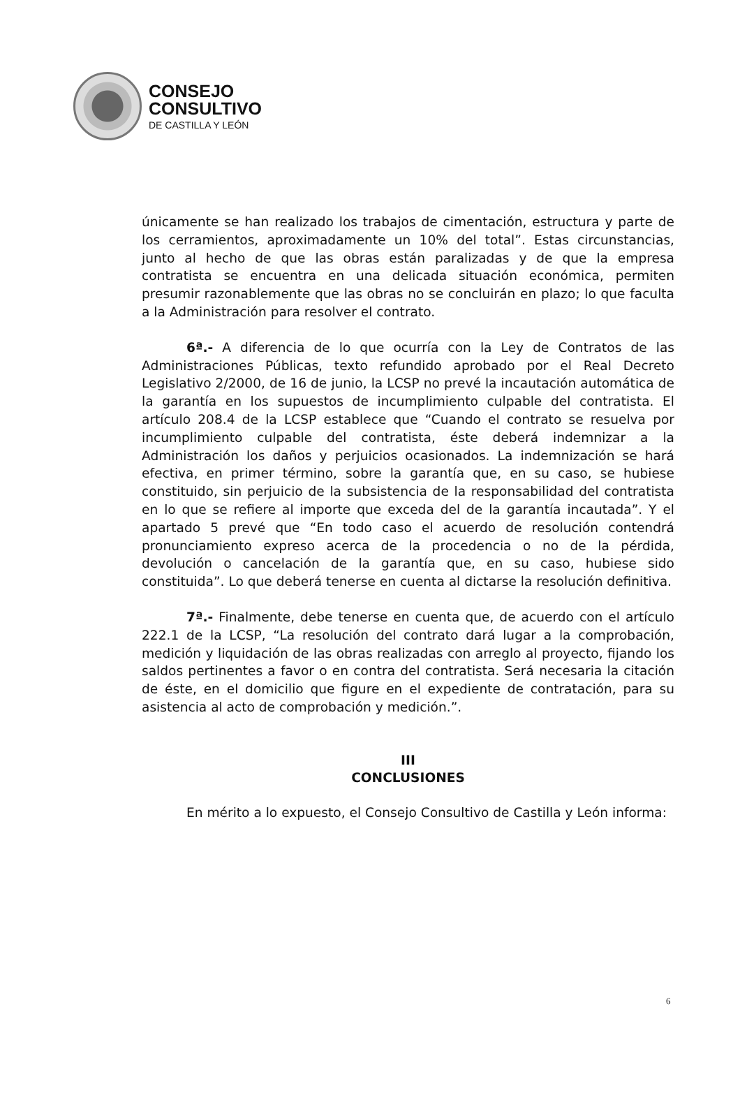CONSEJO
CONSULTIVO
DE CASTILLA Y LEÓN
únicamente se han realizado los trabajos de cimentación, estructura y parte de los cerramientos, aproximadamente un 10% del total”. Estas circunstancias, junto al hecho de que las obras están paralizadas y de que la empresa contratista se encuentra en una delicada situación económica, permiten presumir razonablemente que las obras no se concluirán en plazo; lo que faculta a la Administración para resolver el contrato.
6ª.- A diferencia de lo que ocurría con la Ley de Contratos de las Administraciones Públicas, texto refundido aprobado por el Real Decreto Legislativo 2/2000, de 16 de junio, la LCSP no prevé la incautación automática de la garantía en los supuestos de incumplimiento culpable del contratista. El artículo 208.4 de la LCSP establece que “Cuando el contrato se resuelva por incumplimiento culpable del contratista, éste deberá indemnizar a la Administración los daños y perjuicios ocasionados. La indemnización se hará efectiva, en primer término, sobre la garantía que, en su caso, se hubiese constituido, sin perjuicio de la subsistencia de la responsabilidad del contratista en lo que se refiere al importe que exceda del de la garantía incautada”. Y el apartado 5 prevé que “En todo caso el acuerdo de resolución contendrá pronunciamiento expreso acerca de la procedencia o no de la pérdida, devolución o cancelación de la garantía que, en su caso, hubiese sido constituida”. Lo que deberá tenerse en cuenta al dictarse la resolución definitiva.
7ª.- Finalmente, debe tenerse en cuenta que, de acuerdo con el artículo 222.1 de la LCSP, “La resolución del contrato dará lugar a la comprobación, medición y liquidación de las obras realizadas con arreglo al proyecto, fijando los saldos pertinentes a favor o en contra del contratista. Será necesaria la citación de éste, en el domicilio que figure en el expediente de contratación, para su asistencia al acto de comprobación y medición.”.
III
CONCLUSIONES
En mérito a lo expuesto, el Consejo Consultivo de Castilla y León informa:
6